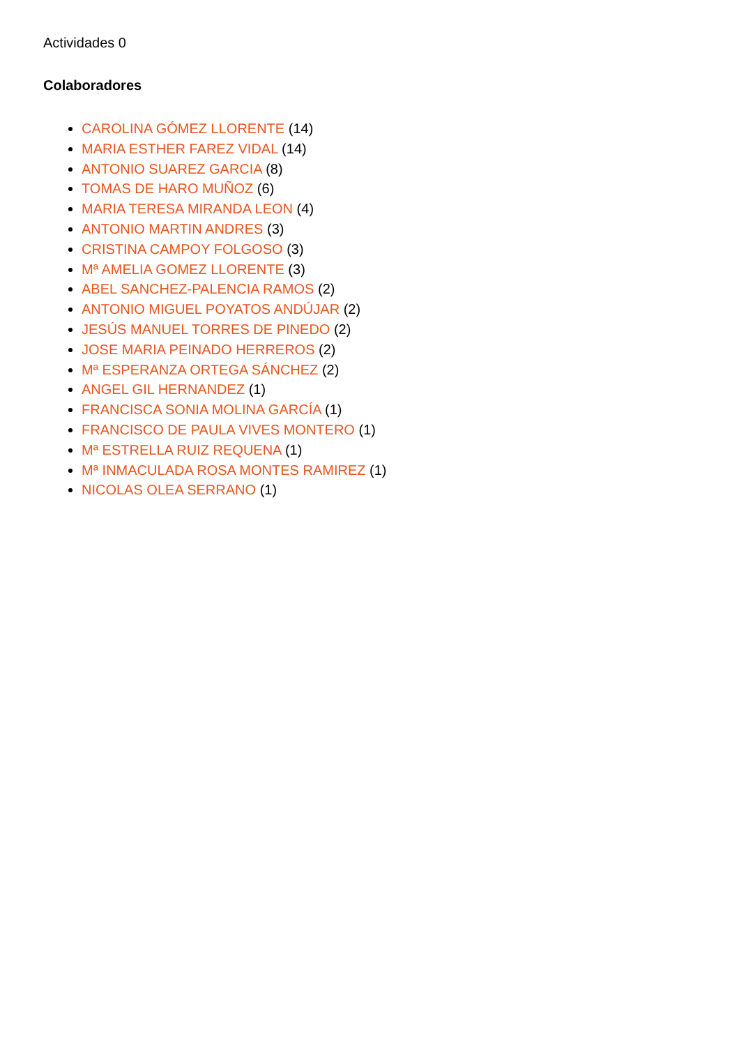Actividades 0
Colaboradores
CAROLINA GÓMEZ LLORENTE (14)
MARIA ESTHER FAREZ VIDAL (14)
ANTONIO SUAREZ GARCIA (8)
TOMAS DE HARO MUÑOZ (6)
MARIA TERESA MIRANDA LEON (4)
ANTONIO MARTIN ANDRES (3)
CRISTINA CAMPOY FOLGOSO (3)
Mª AMELIA GOMEZ LLORENTE (3)
ABEL SANCHEZ-PALENCIA RAMOS (2)
ANTONIO MIGUEL POYATOS ANDÚJAR (2)
JESÚS MANUEL TORRES DE PINEDO (2)
JOSE MARIA PEINADO HERREROS (2)
Mª ESPERANZA ORTEGA SÁNCHEZ (2)
ANGEL GIL HERNANDEZ (1)
FRANCISCA SONIA MOLINA GARCÍA (1)
FRANCISCO DE PAULA VIVES MONTERO (1)
Mª ESTRELLA RUIZ REQUENA (1)
Mª INMACULADA ROSA MONTES RAMIREZ (1)
NICOLAS OLEA SERRANO (1)